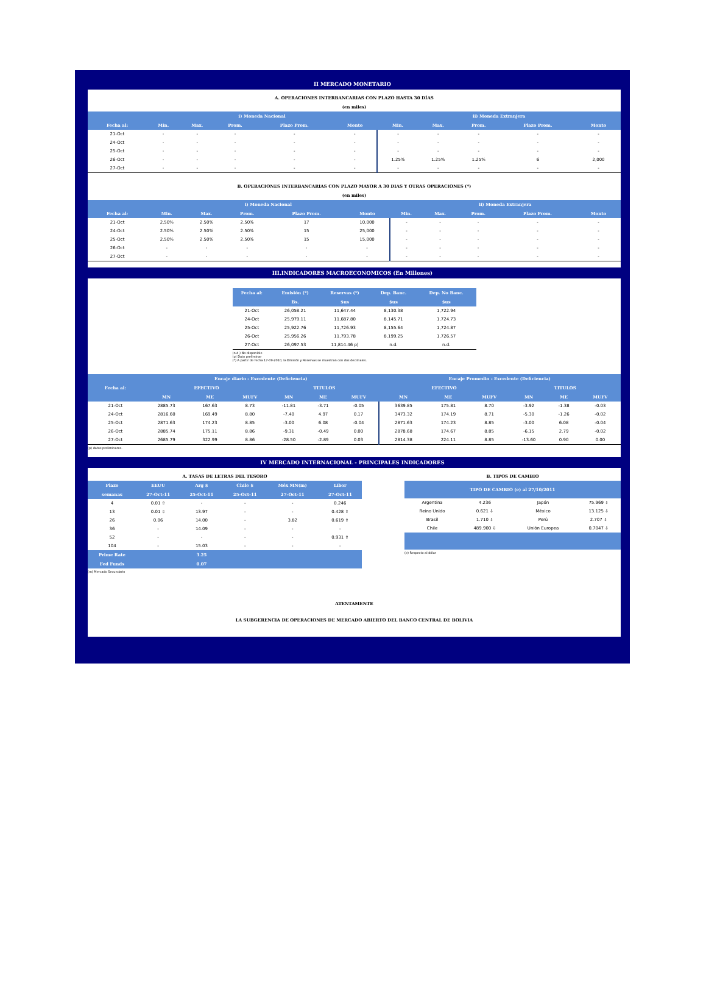II MERCADO MONETARIO
A. OPERACIONES INTERBANCARIAS CON PLAZO HASTA 30 DÍAS
(en miles)
| | i) Moneda Nacional | | | | | ii) Moneda Extranjera | | | | |
| --- | --- | --- | --- | --- | --- | --- | --- | --- | --- | --- |
| Fecha al: | Min. | Max. | Prom. | Plazo Prom. | Monto | Min. | Max. | Prom. | Plazo Prom. | Monto |
| 21-Oct | - | - | - | - | - | - | - | - | - | - |
| 24-Oct | - | - | - | - | - | - | - | - | - | - |
| 25-Oct | - | - | - | - | - | - | - | - | - | - |
| 26-Oct | - | - | - | - | - | 1.25% | 1.25% | 1.25% | 6 | 2,000 |
| 27-Oct | - | - | - | - | - | - | - | - | - | - |
B. OPERACIONES INTERBANCARIAS CON PLAZO MAYOR A 30 DIAS Y OTRAS OPERACIONES (*)
(en miles)
| | i) Moneda Nacional | | | | | ii) Moneda Extranjera | | | | |
| --- | --- | --- | --- | --- | --- | --- | --- | --- | --- | --- |
| Fecha al: | Min. | Max. | Prom. | Plazo Prom. | Monto | Min. | Max. | Prom. | Plazo Prom. | Monto |
| 21-Oct | 2.50% | 2.50% | 2.50% | 17 | 10,000 | - | - | - | - | - |
| 24-Oct | 2.50% | 2.50% | 2.50% | 15 | 25,000 | - | - | - | - | - |
| 25-Oct | 2.50% | 2.50% | 2.50% | 15 | 15,000 | - | - | - | - | - |
| 26-Oct | - | - | - | - | - | - | - | - | - | - |
| 27-Oct | - | - | - | - | - | - | - | - | - | - |
III.INDICADORES MACROECONOMICOS (En Millones)
| Fecha al: | Emisión (*) | Reservas (*) | Dep. Banc. | Dep. No Banc. |
| --- | --- | --- | --- | --- |
| | Bs. | $us | $us | $us |
| 21-Oct | 26,058.21 | 11,647.44 | 8,130.38 | 1,722.94 |
| 24-Oct | 25,979.11 | 11,687.80 | 8,145.71 | 1,724.73 |
| 25-Oct | 25,922.76 | 11,726.93 | 8,155.64 | 1,724.87 |
| 26-Oct | 25,956.26 | 11,793.78 | 8,199.25 | 1,726.57 |
| 27-Oct | 26,097.53 | 11,814.46 p) | n.d. | n.d. |
(n.d.) No disponible
(p) Dato preliminar
(*) A partir de fecha 17-09-2010, la Emisión y Reservas se muestran con dos decimales.
| Fecha al: | Encaje diario - Excedente (Deficiencia) | | | | | | Encaje Promedio - Excedente (Deficiencia) | | | | | |
| --- | --- | --- | --- | --- | --- | --- | --- | --- | --- | --- | --- | --- |
| | EFECTIVO | | | TITULOS | | | EFECTIVO | | | TITULOS | | |
| | MN | ME | MUFV | MN | ME | MUFV | MN | ME | MUFV | MN | ME | MUFV |
| 21-Oct | 2885.73 | 167.63 | 8.73 | -11.81 | -3.71 | -0.05 | 3639.85 | 175.81 | 8.70 | -3.92 | -1.38 | -0.03 |
| 24-Oct | 2816.60 | 169.49 | 8.80 | -7.40 | 4.97 | 0.17 | 3473.32 | 174.19 | 8.71 | -5.30 | -1.26 | -0.02 |
| 25-Oct | 2871.63 | 174.23 | 8.85 | -3.00 | 6.08 | -0.04 | 2871.63 | 174.23 | 8.85 | -3.00 | 6.08 | -0.04 |
| 26-Oct | 2885.74 | 175.11 | 8.86 | -9.31 | -0.49 | 0.00 | 2878.68 | 174.67 | 8.85 | -6.15 | 2.79 | -0.02 |
| 27-Oct | 2685.79 | 322.99 | 8.86 | -28.50 | -2.89 | 0.03 | 2814.38 | 224.11 | 8.85 | -13.60 | 0.90 | 0.00 |
(p) datos preliminares.
IV MERCADO INTERNACIONAL - PRINCIPALES INDICADORES
A. TASAS DE LETRAS DEL TESORO
| Plazo | EEUU | Arg $ | Chile $ | Méx MN(m) | Libor |
| --- | --- | --- | --- | --- | --- |
| semanas | 27-Oct-11 | 25-Oct-11 | 25-Oct-11 | 27-Oct-11 | 27-Oct-11 |
| 4 | 0.01 ⇧ | - | - | - | 0.246 |
| 13 | 0.01 ⇩ | 13.97 | - | - | 0.428 ⇧ |
| 26 | 0.06 | 14.00 | - | 3.82 | 0.619 ⇧ |
| 36 | - | 14.09 | - | - | - |
| 52 | - | - | - | - | 0.931 ⇧ |
| 104 | - | 15.03 | - | - | - |
| Prime Rate | | 3.25 | | | |
| Fed Funds | | 0.07 | | | |
(m) Mercado Secundario
B. TIPOS DE CAMBIO
| TIPO DE CAMBIO (e) al 27/10/2011 | | | |
| --- | --- | --- | --- |
| Argentina | 4.236 | Japón | 75.969 ⇩ |
| Reino Unido | 0.621 ⇩ | México | 13.125 ⇩ |
| Brasil | 1.710 ⇩ | Perú | 2.707 ⇩ |
| Chile | 489.900 ⇩ | Unión Europea | 0.7047 ⇩ |
(e) Respecto al dólar
ATENTAMENTE
LA SUBGERENCIA DE OPERACIONES DE MERCADO ABIERTO DEL BANCO CENTRAL DE BOLIVIA